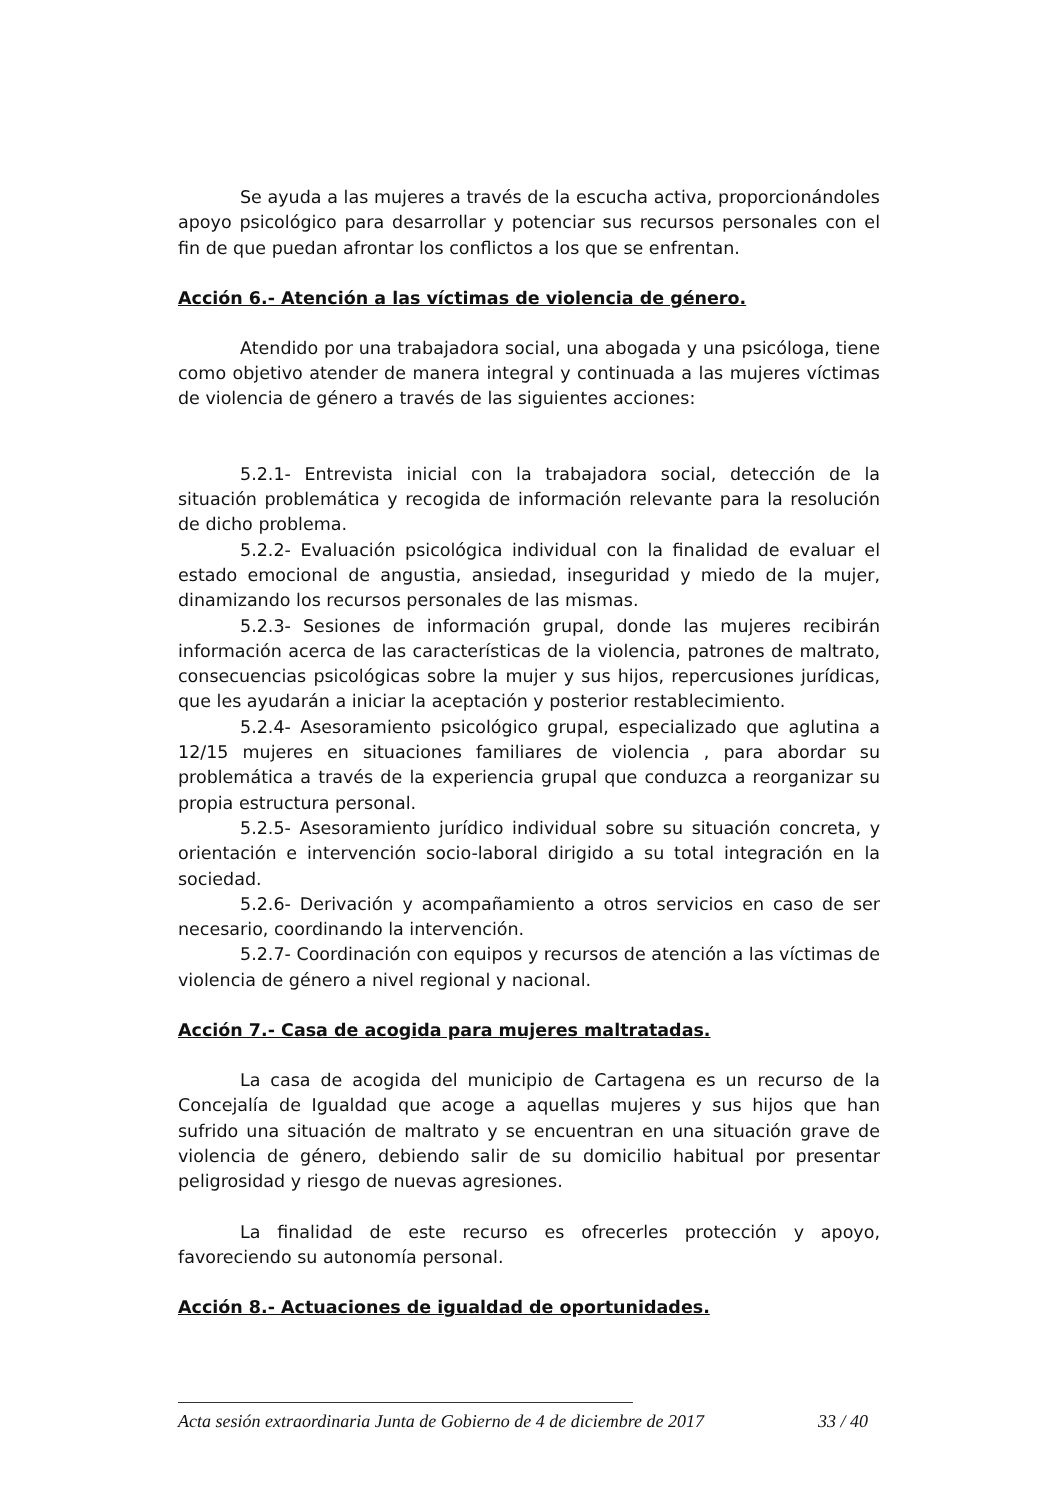Se ayuda a las mujeres a través de la escucha activa, proporcionándoles apoyo psicológico para desarrollar y potenciar sus recursos personales con el fin de que puedan afrontar los conflictos a los que se enfrentan.
Acción 6.- Atención a las víctimas de violencia de género.
Atendido por una trabajadora social, una abogada y una psicóloga, tiene como objetivo atender de manera integral y continuada a las mujeres víctimas de violencia de género a través de las siguientes acciones:
5.2.1- Entrevista inicial con la trabajadora social, detección de la situación problemática y recogida de información relevante para la resolución de dicho problema.
5.2.2- Evaluación psicológica individual con la finalidad de evaluar el estado emocional de angustia, ansiedad, inseguridad y miedo de la mujer, dinamizando los recursos personales de las mismas.
5.2.3- Sesiones de información grupal, donde las mujeres recibirán información acerca de las características de la violencia, patrones de maltrato, consecuencias psicológicas sobre la mujer y sus hijos, repercusiones jurídicas, que les ayudarán a iniciar la aceptación y posterior restablecimiento.
5.2.4- Asesoramiento psicológico grupal, especializado que aglutina a 12/15 mujeres en situaciones familiares de violencia , para abordar su problemática a través de la experiencia grupal que conduzca a reorganizar su propia estructura personal.
5.2.5- Asesoramiento jurídico individual sobre su situación concreta, y orientación e intervención socio-laboral dirigido a su total integración en la sociedad.
5.2.6- Derivación y acompañamiento a otros servicios en caso de ser necesario, coordinando la intervención.
5.2.7- Coordinación con equipos y recursos de atención a las víctimas de violencia de género a nivel regional y nacional.
Acción 7.- Casa de acogida para mujeres maltratadas.
La casa de acogida del municipio de Cartagena es un recurso de la Concejalía de Igualdad que acoge a aquellas mujeres y sus hijos que han sufrido una situación de maltrato y se encuentran en una situación grave de violencia de género, debiendo salir de su domicilio habitual por presentar peligrosidad y riesgo de nuevas agresiones.
La finalidad de este recurso es ofrecerles protección y apoyo, favoreciendo su autonomía personal.
Acción 8.- Actuaciones de igualdad de oportunidades.
Acta sesión extraordinaria Junta de Gobierno de 4 de diciembre de 2017 33 / 40